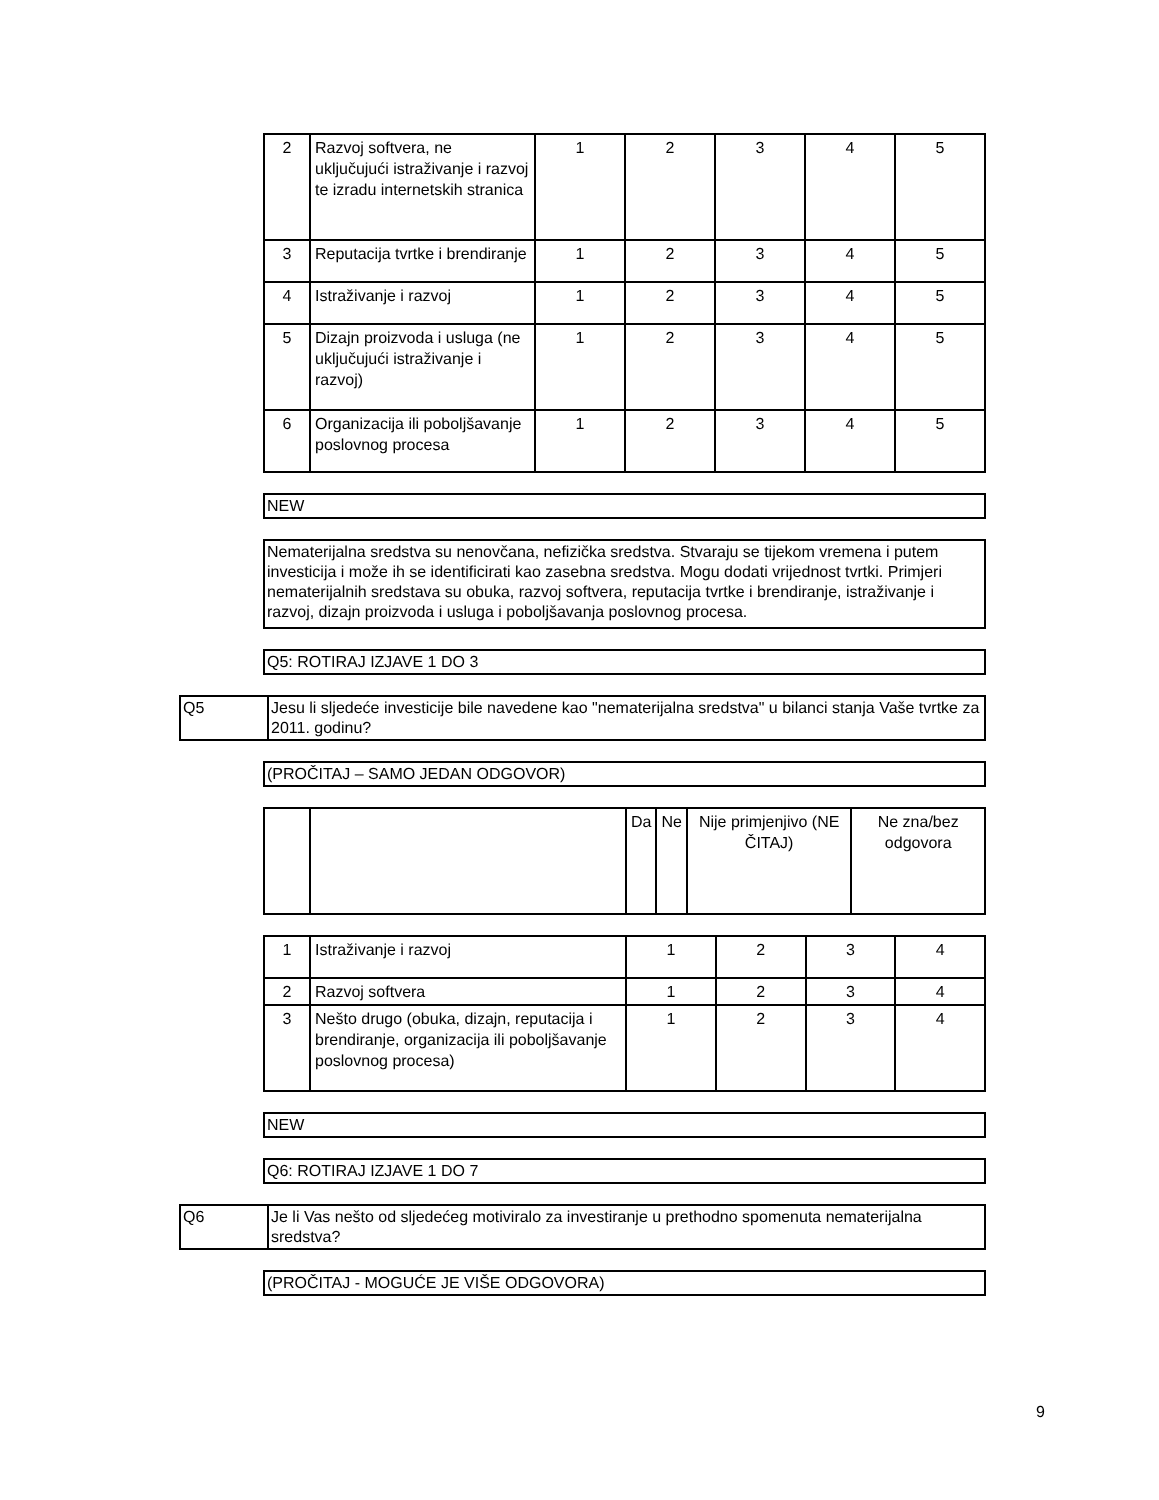| 2 | Razvoj softvera, ne uključujući istraživanje i razvoj te izradu internetskih stranica | 1 | 2 | 3 | 4 | 5 |
| 3 | Reputacija tvrtke i brendiranje | 1 | 2 | 3 | 4 | 5 |
| 4 | Istraživanje i razvoj | 1 | 2 | 3 | 4 | 5 |
| 5 | Dizajn proizvoda i usluga (ne uključujući istraživanje i razvoj) | 1 | 2 | 3 | 4 | 5 |
| 6 | Organizacija ili poboljšavanje poslovnog procesa | 1 | 2 | 3 | 4 | 5 |
NEW
Nematerijalna sredstva su nenovčana, nefizička sredstva. Stvaraju se tijekom vremena i putem investicija i može ih se identificirati kao zasebna sredstva. Mogu dodati vrijednost tvrtki. Primjeri nematerijalnih sredstava su obuka, razvoj softvera, reputacija tvrtke i brendiranje, istraživanje i razvoj, dizajn proizvoda i usluga i poboljšavanja poslovnog procesa.
Q5: ROTIRAJ IZJAVE 1 DO 3
Q5 Jesu li sljedeće investicije bile navedene kao "nematerijalna sredstva" u bilanci stanja Vaše tvrtke za 2011. godinu?
(PROČITAJ – SAMO JEDAN ODGOVOR)
| | | Da | Ne | Nije primjenjivo (NE ČITAJ) | Ne zna/bez odgovora |
| 1 | Istraživanje i razvoj | 1 | 2 | 3 | 4 |
| 2 | Razvoj softvera | 1 | 2 | 3 | 4 |
| 3 | Nešto drugo (obuka, dizajn, reputacija i brendiranje, organizacija ili poboljšavanje poslovnog procesa) | 1 | 2 | 3 | 4 |
NEW
Q6: ROTIRAJ IZJAVE 1 DO 7
Q6 Je li Vas nešto od sljedećeg motiviralo za investiranje u prethodno spomenuta nematerijalna sredstva?
(PROČITAJ - MOGUĆE JE VIŠE ODGOVORA)
9